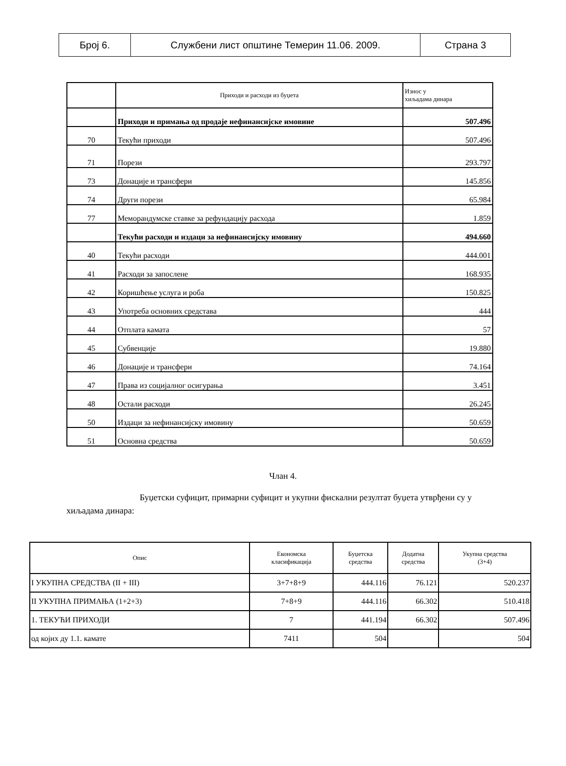| Број 6. | Службени лист општине Темерин 11.06. 2009. | Страна 3 |
| | Приходи и расходи из буџета | Износ у хиљадама динара |
| | Приходи и примања од продаје нефинансијске имовине | 507.496 |
| 70 | Текући приходи | 507.496 |
| 71 | Порези | 293.797 |
| 73 | Донације и трансфери | 145.856 |
| 74 | Други порези | 65.984 |
| 77 | Меморандумске ставке за рефундацију расхода | 1.859 |
| | Текући расходи и издаци за нефинансијску имовину | 494.660 |
| 40 | Текући расходи | 444.001 |
| 41 | Расходи за запослене | 168.935 |
| 42 | Коришћење услуга и роба | 150.825 |
| 43 | Употреба основних средстава | 444 |
| 44 | Отплата камата | 57 |
| 45 | Субвенције | 19.880 |
| 46 | Донације и трансфери | 74.164 |
| 47 | Права из социјалног осигурања | 3.451 |
| 48 | Остали расходи | 26.245 |
| 50 | Издаци за нефинансијску имовину | 50.659 |
| 51 | Основна средства | 50.659 |
Члан 4.
Буџетски суфицит, примарни суфицит и укупни фискални резултат буџета утврђени су у хиљадама динара:
| Опис | Економска класификација | Буџетска средства | Додатна средства | Укупна средства (3+4) |
| --- | --- | --- | --- | --- |
| I УКУПНА СРЕДСТВА (II + III) | 3+7+8+9 | 444.116 | 76.121 | 520.237 |
| II УКУПНА ПРИМАЊА (1+2+3) | 7+8+9 | 444.116 | 66.302 | 510.418 |
| 1. ТЕКУЋИ ПРИХОДИ | 7 | 441.194 | 66.302 | 507.496 |
| од којих ду 1.1. камате | 7411 | 504 | | 504 |